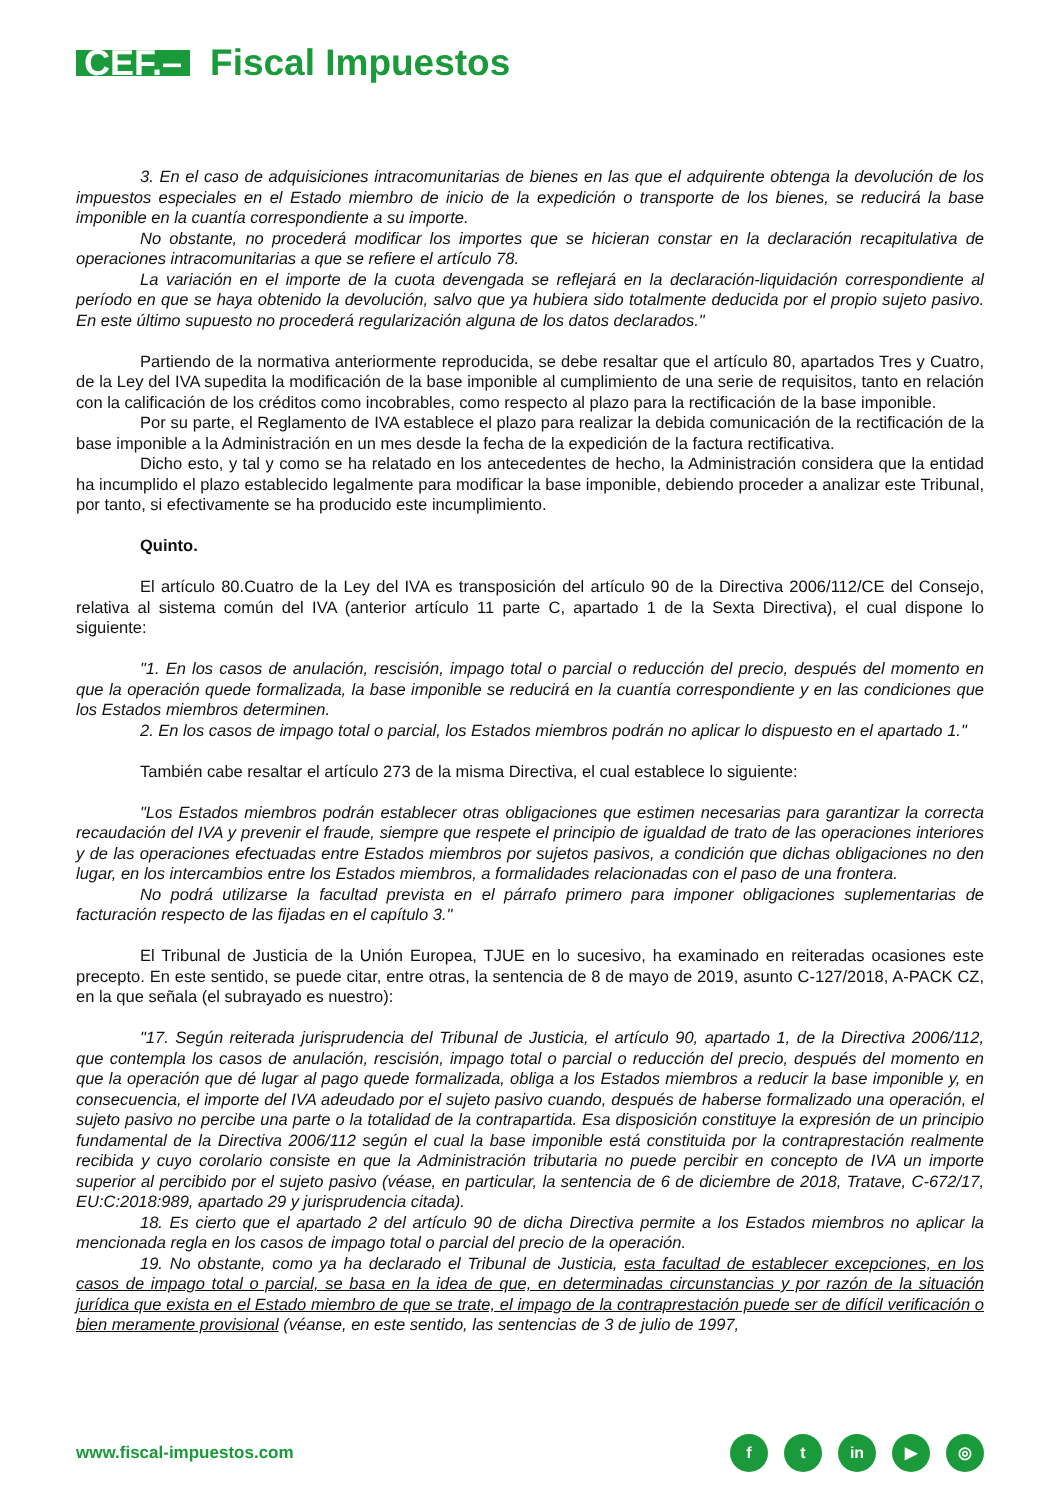CEF.– Fiscal Impuestos
3. En el caso de adquisiciones intracomunitarias de bienes en las que el adquirente obtenga la devolución de los impuestos especiales en el Estado miembro de inicio de la expedición o transporte de los bienes, se reducirá la base imponible en la cuantía correspondiente a su importe.
No obstante, no procederá modificar los importes que se hicieran constar en la declaración recapitulativa de operaciones intracomunitarias a que se refiere el artículo 78.
La variación en el importe de la cuota devengada se reflejará en la declaración-liquidación correspondiente al período en que se haya obtenido la devolución, salvo que ya hubiera sido totalmente deducida por el propio sujeto pasivo. En este último supuesto no procederá regularización alguna de los datos declarados."
Partiendo de la normativa anteriormente reproducida, se debe resaltar que el artículo 80, apartados Tres y Cuatro, de la Ley del IVA supedita la modificación de la base imponible al cumplimiento de una serie de requisitos, tanto en relación con la calificación de los créditos como incobrables, como respecto al plazo para la rectificación de la base imponible.
Por su parte, el Reglamento de IVA establece el plazo para realizar la debida comunicación de la rectificación de la base imponible a la Administración en un mes desde la fecha de la expedición de la factura rectificativa.
Dicho esto, y tal y como se ha relatado en los antecedentes de hecho, la Administración considera que la entidad ha incumplido el plazo establecido legalmente para modificar la base imponible, debiendo proceder a analizar este Tribunal, por tanto, si efectivamente se ha producido este incumplimiento.
Quinto.
El artículo 80.Cuatro de la Ley del IVA es transposición del artículo 90 de la Directiva 2006/112/CE del Consejo, relativa al sistema común del IVA (anterior artículo 11 parte C, apartado 1 de la Sexta Directiva), el cual dispone lo siguiente:
"1. En los casos de anulación, rescisión, impago total o parcial o reducción del precio, después del momento en que la operación quede formalizada, la base imponible se reducirá en la cuantía correspondiente y en las condiciones que los Estados miembros determinen.
2. En los casos de impago total o parcial, los Estados miembros podrán no aplicar lo dispuesto en el apartado 1."
También cabe resaltar el artículo 273 de la misma Directiva, el cual establece lo siguiente:
"Los Estados miembros podrán establecer otras obligaciones que estimen necesarias para garantizar la correcta recaudación del IVA y prevenir el fraude, siempre que respete el principio de igualdad de trato de las operaciones interiores y de las operaciones efectuadas entre Estados miembros por sujetos pasivos, a condición que dichas obligaciones no den lugar, en los intercambios entre los Estados miembros, a formalidades relacionadas con el paso de una frontera.
No podrá utilizarse la facultad prevista en el párrafo primero para imponer obligaciones suplementarias de facturación respecto de las fijadas en el capítulo 3."
El Tribunal de Justicia de la Unión Europea, TJUE en lo sucesivo, ha examinado en reiteradas ocasiones este precepto. En este sentido, se puede citar, entre otras, la sentencia de 8 de mayo de 2019, asunto C-127/2018, A-PACK CZ, en la que señala (el subrayado es nuestro):
"17. Según reiterada jurisprudencia del Tribunal de Justicia, el artículo 90, apartado 1, de la Directiva 2006/112, que contempla los casos de anulación, rescisión, impago total o parcial o reducción del precio, después del momento en que la operación que dé lugar al pago quede formalizada, obliga a los Estados miembros a reducir la base imponible y, en consecuencia, el importe del IVA adeudado por el sujeto pasivo cuando, después de haberse formalizado una operación, el sujeto pasivo no percibe una parte o la totalidad de la contrapartida. Esa disposición constituye la expresión de un principio fundamental de la Directiva 2006/112 según el cual la base imponible está constituida por la contraprestación realmente recibida y cuyo corolario consiste en que la Administración tributaria no puede percibir en concepto de IVA un importe superior al percibido por el sujeto pasivo (véase, en particular, la sentencia de 6 de diciembre de 2018, Tratave, C-672/17, EU:C:2018:989, apartado 29 y jurisprudencia citada).
18. Es cierto que el apartado 2 del artículo 90 de dicha Directiva permite a los Estados miembros no aplicar la mencionada regla en los casos de impago total o parcial del precio de la operación.
19. No obstante, como ya ha declarado el Tribunal de Justicia, esta facultad de establecer excepciones, en los casos de impago total o parcial, se basa en la idea de que, en determinadas circunstancias y por razón de la situación jurídica que exista en el Estado miembro de que se trate, el impago de la contraprestación puede ser de difícil verificación o bien meramente provisional (véanse, en este sentido, las sentencias de 3 de julio de 1997,
www.fiscal-impuestos.com f t in ▶ ◎